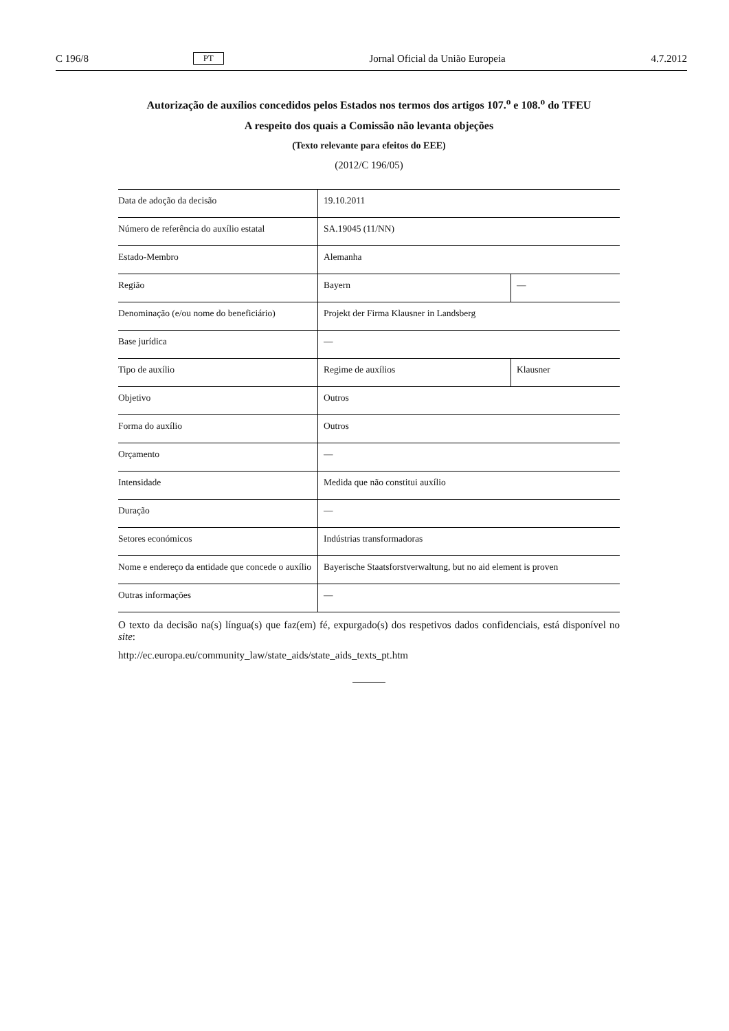C 196/8 PT Jornal Oficial da União Europeia 4.7.2012
Autorização de auxílios concedidos pelos Estados nos termos dos artigos 107.<sup>o</sup> e 108.<sup>o</sup> do TFEU
A respeito dos quais a Comissão não levanta objeções
(Texto relevante para efeitos do EEE)
(2012/C 196/05)
| Data de adoção da decisão | 19.10.2011 | |
| Número de referência do auxílio estatal | SA.19045 (11/NN) | |
| Estado-Membro | Alemanha | |
| Região | Bayern | — |
| Denominação (e/ou nome do beneficiário) | Projekt der Firma Klausner in Landsberg | |
| Base jurídica | — | |
| Tipo de auxílio | Regime de auxílios | Klausner |
| Objetivo | Outros | |
| Forma do auxílio | Outros | |
| Orçamento | — | |
| Intensidade | Medida que não constitui auxílio | |
| Duração | — | |
| Setores económicos | Indústrias transformadoras | |
| Nome e endereço da entidade que concede o auxílio | Bayerische Staatsforstverwaltung, but no aid element is proven | |
| Outras informações | — | |
O texto da decisão na(s) língua(s) que faz(em) fé, expurgado(s) dos respetivos dados confidenciais, está disponível no site:
http://ec.europa.eu/community_law/state_aids/state_aids_texts_pt.htm